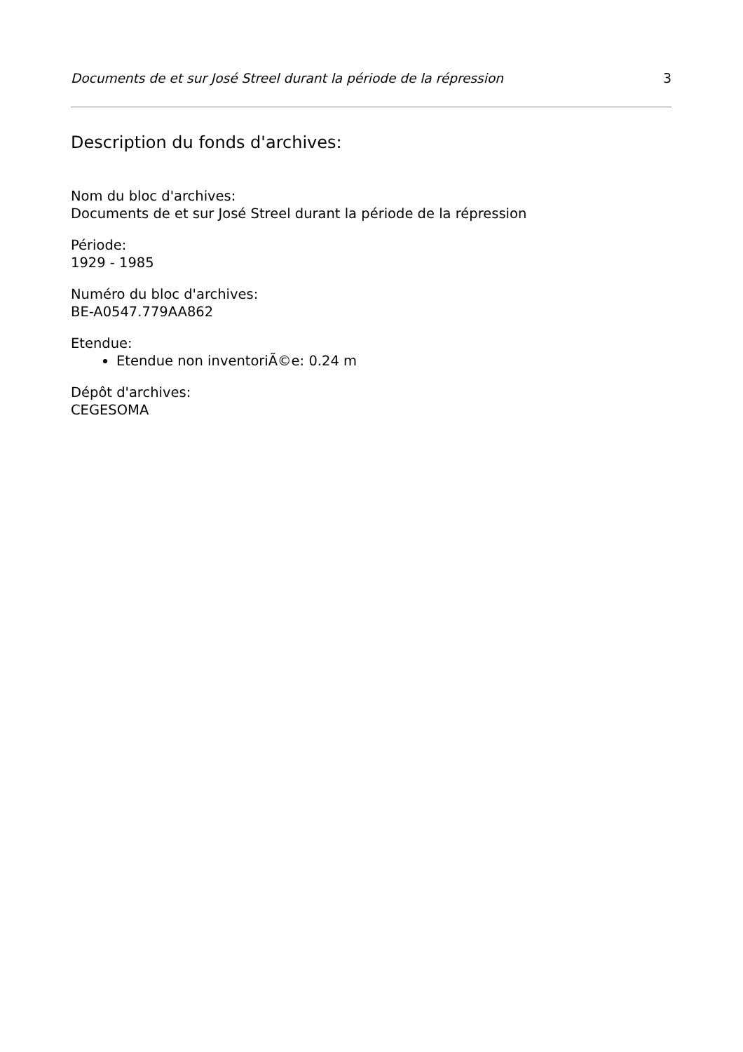Documents de et sur José Streel durant la période de la répression 3
Description du fonds d'archives:
Nom du bloc d'archives:
Documents de et sur José Streel durant la période de la répression
Période:
1929 - 1985
Numéro du bloc d'archives:
BE-A0547.779AA862
Etendue:
Etendue non inventoriÃ©e: 0.24 m
Dépôt d'archives:
CEGESOMA